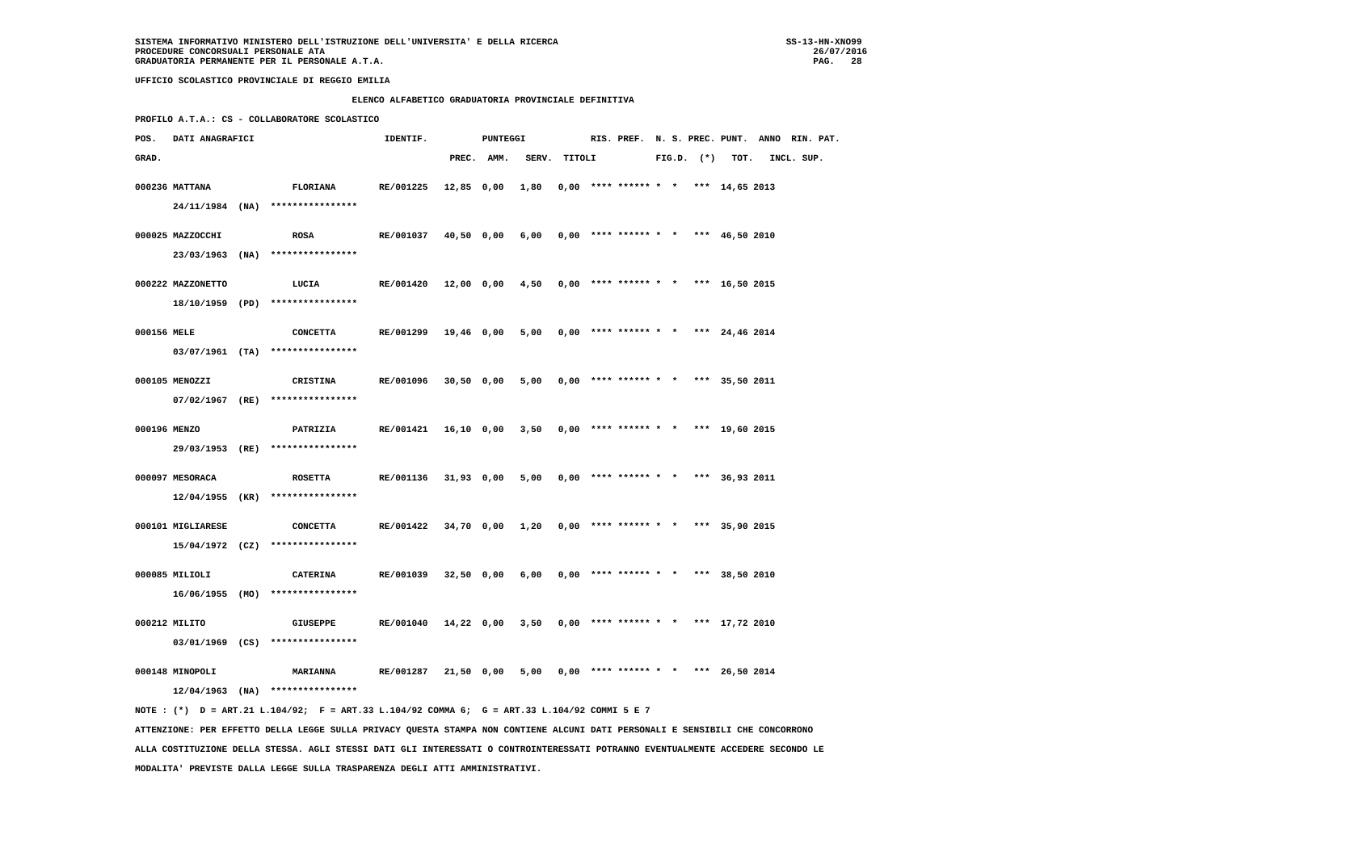SISTEMA INFORMATIVO MINISTERO DELL'ISTRUZIONE DELL'UNIVERSITA' E DELLA RICERCA                                          SS-13-HN-XNO99
PROCEDURE CONCORSUALI PERSONALE ATA                                                                                          26/07/2016
GRADUATORIA PERMANENTE PER IL PERSONALE A.T.A.                                                                               PAG.   28

UFFICIO SCOLASTICO PROVINCIALE DI REGGIO EMILIA

                                        ELENCO ALFABETICO GRADUATORIA PROVINCIALE DEFINITIVA

PROFILO A.T.A.: CS - COLLABORATORE SCOLASTICO

POS.   DATI ANAGRAFICI                        IDENTIF.          PUNTEGGI            RIS. PREF.  N. S. PREC. PUNT.  ANNO  RIN. PAT.

GRAD.                                                     PREC.  AMM.   SERV.  TITOLI           FIG.D.  (*)   TOT.   INCL. SUP.


000236 MATTANA               FLORIANA        RE/001225   12,85  0,00   1,80   0,00  **** ****** *  *   ***  14,65 2013

       24/11/1984  (NA)  ****************


000025 MAZZOCCHI             ROSA            RE/001037   40,50  0,00   6,00   0,00  **** ****** *  *   ***  46,50 2010

       23/03/1963  (NA)  ****************


000222 MAZZONETTO            LUCIA           RE/001420   12,00  0,00   4,50   0,00  **** ****** *  *   ***  16,50 2015

       18/10/1959  (PD)  ****************


000156 MELE                  CONCETTA        RE/001299   19,46  0,00   5,00   0,00  **** ****** *  *   ***  24,46 2014

       03/07/1961  (TA)  ****************


000105 MENOZZI               CRISTINA        RE/001096   30,50  0,00   5,00   0,00  **** ****** *  *   ***  35,50 2011

       07/02/1967  (RE)  ****************


000196 MENZO                 PATRIZIA        RE/001421   16,10  0,00   3,50   0,00  **** ****** *  *   ***  19,60 2015

       29/03/1953  (RE)  ****************


000097 MESORACA              ROSETTA         RE/001136   31,93  0,00   5,00   0,00  **** ****** *  *   ***  36,93 2011

       12/04/1955  (KR)  ****************


000101 MIGLIARESE            CONCETTA        RE/001422   34,70  0,00   1,20   0,00  **** ****** *  *   ***  35,90 2015

       15/04/1972  (CZ)  ****************


000085 MILIOLI               CATERINA        RE/001039   32,50  0,00   6,00   0,00  **** ****** *  *   ***  38,50 2010

       16/06/1955  (MO)  ****************


000212 MILITO                GIUSEPPE        RE/001040   14,22  0,00   3,50   0,00  **** ****** *  *   ***  17,72 2010

       03/01/1969  (CS)  ****************


000148 MINOPOLI              MARIANNA        RE/001287   21,50  0,00   5,00   0,00  **** ****** *  *   ***  26,50 2014

       12/04/1963  (NA)  ****************

NOTE : (*)  D = ART.21 L.104/92;  F = ART.33 L.104/92 COMMA 6;  G = ART.33 L.104/92 COMMI 5 E 7

ATTENZIONE: PER EFFETTO DELLA LEGGE SULLA PRIVACY QUESTA STAMPA NON CONTIENE ALCUNI DATI PERSONALI E SENSIBILI CHE CONCORRONO

ALLA COSTITUZIONE DELLA STESSA. AGLI STESSI DATI GLI INTERESSATI O CONTROINTERESSATI POTRANNO EVENTUALMENTE ACCEDERE SECONDO LE

MODALITA' PREVISTE DALLA LEGGE SULLA TRASPARENZA DEGLI ATTI AMMINISTRATIVI.